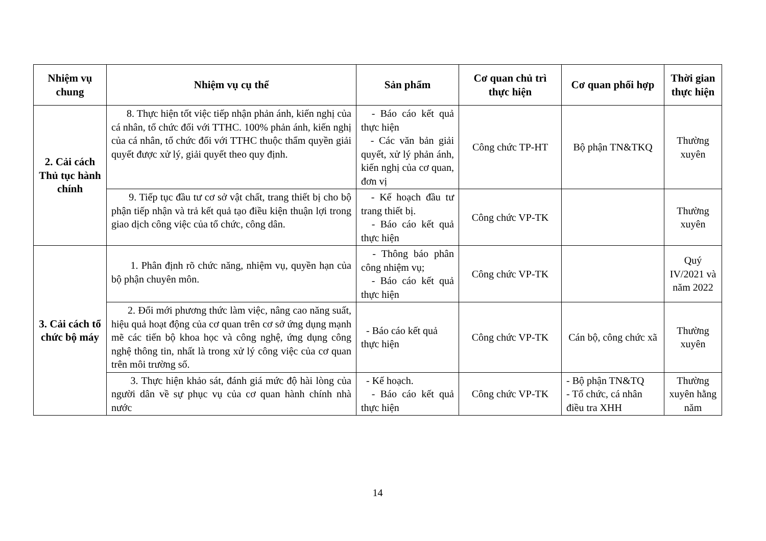| Nhiệm vụ chung | Nhiệm vụ cụ thể | Sản phẩm | Cơ quan chủ trì thực hiện | Cơ quan phối hợp | Thời gian thực hiện |
| --- | --- | --- | --- | --- | --- |
| 2. Cải cách Thủ tục hành chính | 8. Thực hiện tốt việc tiếp nhận phản ánh, kiến nghị của cá nhân, tổ chức đối với TTHC. 100% phản ánh, kiến nghị của cá nhân, tổ chức đối với TTHC thuộc thẩm quyền giải quyết được xử lý, giải quyết theo quy định. | - Báo cáo kết quả thực hiện - Các văn bản giải quyết, xử lý phản ánh, kiến nghị của cơ quan, đơn vị | Công chức TP-HT | Bộ phận TN&TKQ | Thường xuyên |
| | 9. Tiếp tục đầu tư cơ sở vật chất, trang thiết bị cho bộ phận tiếp nhận và trả kết quả tạo điều kiện thuận lợi trong giao dịch công việc của tổ chức, công dân. | - Kế hoạch đầu tư trang thiết bị. - Báo cáo kết quả thực hiện | Công chức VP-TK | | Thường xuyên |
| 3. Cải cách tổ chức bộ máy | 1. Phân định rõ chức năng, nhiệm vụ, quyền hạn của bộ phận chuyên môn. | - Thông báo phân công nhiệm vụ; - Báo cáo kết quả thực hiện | Công chức VP-TK | | Quý IV/2021 và năm 2022 |
| | 2. Đổi mới phương thức làm việc, nâng cao năng suất, hiệu quả hoạt động của cơ quan trên cơ sở ứng dụng mạnh mẽ các tiến bộ khoa học và công nghệ, ứng dụng công nghệ thông tin, nhất là trong xử lý công việc của cơ quan trên môi trường số. | - Báo cáo kết quả thực hiện | Công chức VP-TK | Cán bộ, công chức xã | Thường xuyên |
| | 3. Thực hiện khảo sát, đánh giá mức độ hài lòng của người dân về sự phục vụ của cơ quan hành chính nhà nước | - Kế hoạch. - Báo cáo kết quả thực hiện | Công chức VP-TK | - Bộ phận TN&TQ - Tổ chức, cá nhân điều tra XHH | Thường xuyên hằng năm |
14